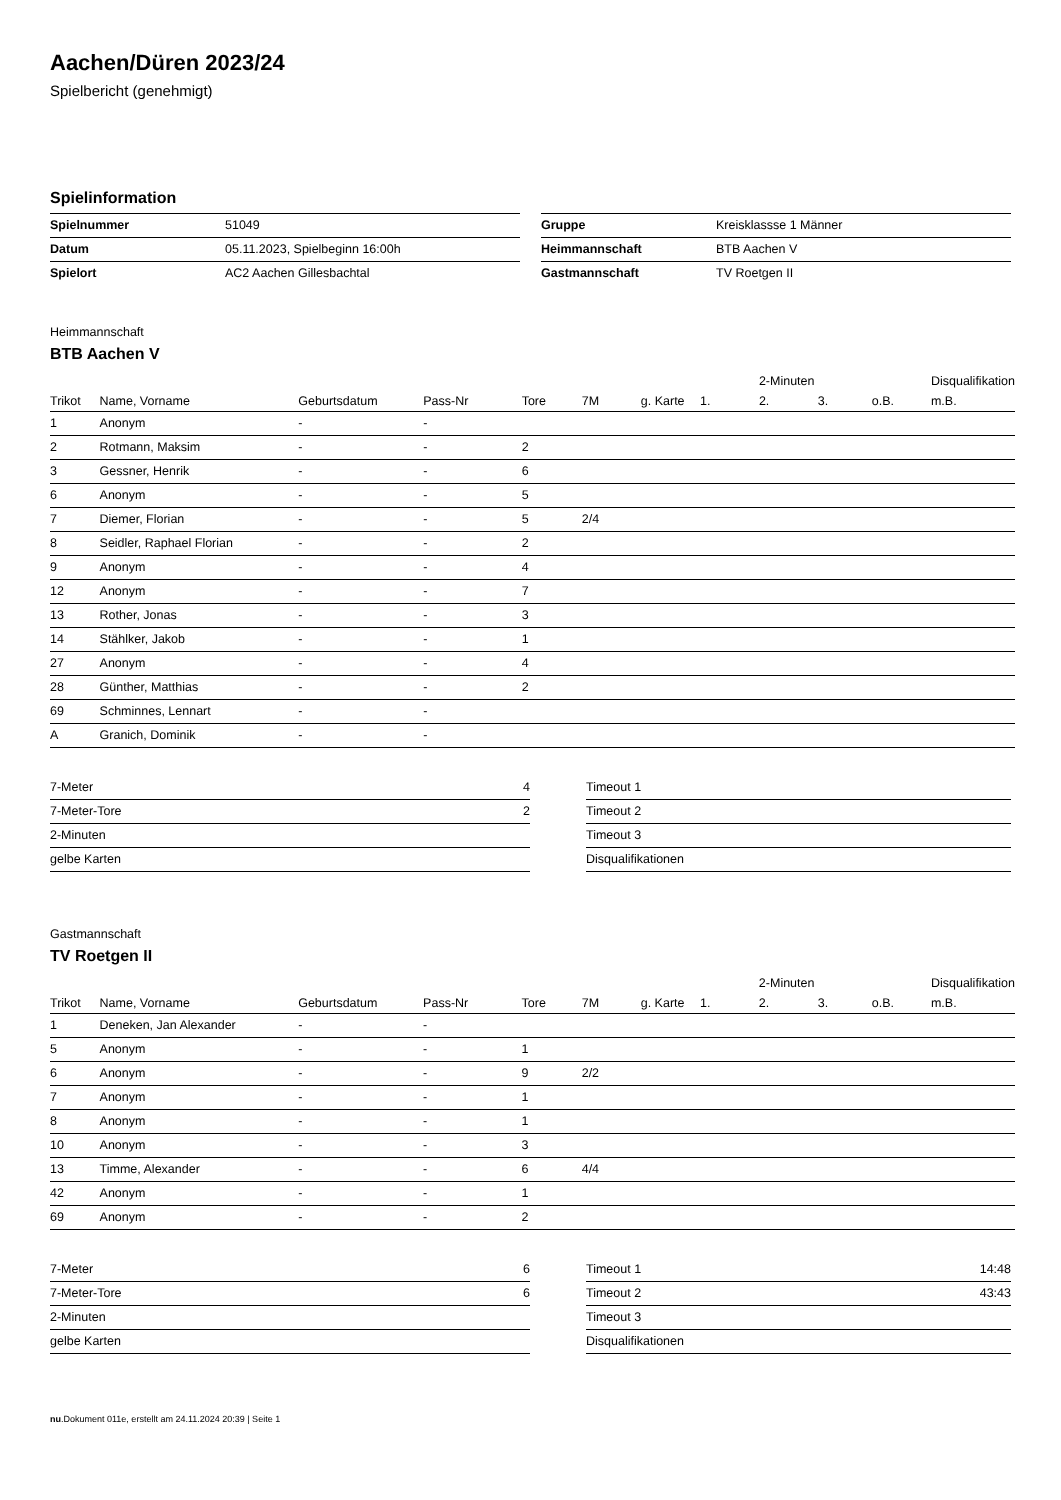Aachen/Düren 2023/24
Spielbericht (genehmigt)
Spielinformation
| Spielnummer | 51049 |
| Datum | 05.11.2023, Spielbeginn 16:00h |
| Spielort | AC2 Aachen Gillesbachtal |
| Gruppe | Kreisklassse 1 Männer |
| Heimmannschaft | BTB Aachen V |
| Gastmannschaft | TV Roetgen II |
Heimmannschaft
BTB Aachen V
| | | | | | | | | 2-Minuten | | | Disqualifikation |
| --- | --- | --- | --- | --- | --- | --- | --- | --- | --- | --- | --- |
| Trikot | Name, Vorname | Geburtsdatum | Pass-Nr | Tore | 7M | g. Karte | 1. | 2. | 3. | o.B. | m.B. |
| 1 | Anonym | - | - | | | | | | | | |
| 2 | Rotmann, Maksim | - | - | 2 | | | | | | | |
| 3 | Gessner, Henrik | - | - | 6 | | | | | | | |
| 6 | Anonym | - | - | 5 | | | | | | | |
| 7 | Diemer, Florian | - | - | 5 | 2/4 | | | | | | |
| 8 | Seidler, Raphael Florian | - | - | 2 | | | | | | | |
| 9 | Anonym | - | - | 4 | | | | | | | |
| 12 | Anonym | - | - | 7 | | | | | | | |
| 13 | Rother, Jonas | - | - | 3 | | | | | | | |
| 14 | Stählker, Jakob | - | - | 1 | | | | | | | |
| 27 | Anonym | - | - | 4 | | | | | | | |
| 28 | Günther, Matthias | - | - | 2 | | | | | | | |
| 69 | Schminnes, Lennart | - | - | | | | | | | | |
| A | Granich, Dominik | - | - | | | | | | | | |
| 7-Meter | 4 |
| 7-Meter-Tore | 2 |
| 2-Minuten | |
| gelbe Karten | |
| Timeout 1 | |
| Timeout 2 | |
| Timeout 3 | |
| Disqualifikationen | |
Gastmannschaft
TV Roetgen II
| | | | | | | | | 2-Minuten | | | Disqualifikation |
| --- | --- | --- | --- | --- | --- | --- | --- | --- | --- | --- | --- |
| Trikot | Name, Vorname | Geburtsdatum | Pass-Nr | Tore | 7M | g. Karte | 1. | 2. | 3. | o.B. | m.B. |
| 1 | Deneken, Jan Alexander | - | - | | | | | | | | |
| 5 | Anonym | - | - | 1 | | | | | | | |
| 6 | Anonym | - | - | 9 | 2/2 | | | | | | |
| 7 | Anonym | - | - | 1 | | | | | | | |
| 8 | Anonym | - | - | 1 | | | | | | | |
| 10 | Anonym | - | - | 3 | | | | | | | |
| 13 | Timme, Alexander | - | - | 6 | 4/4 | | | | | | |
| 42 | Anonym | - | - | 1 | | | | | | | |
| 69 | Anonym | - | - | 2 | | | | | | | |
| 7-Meter | 6 |
| 7-Meter-Tore | 6 |
| 2-Minuten | |
| gelbe Karten | |
| Timeout 1 | 14:48 |
| Timeout 2 | 43:43 |
| Timeout 3 | |
| Disqualifikationen | |
nu.Dokument 011e, erstellt am 24.11.2024 20:39 | Seite 1